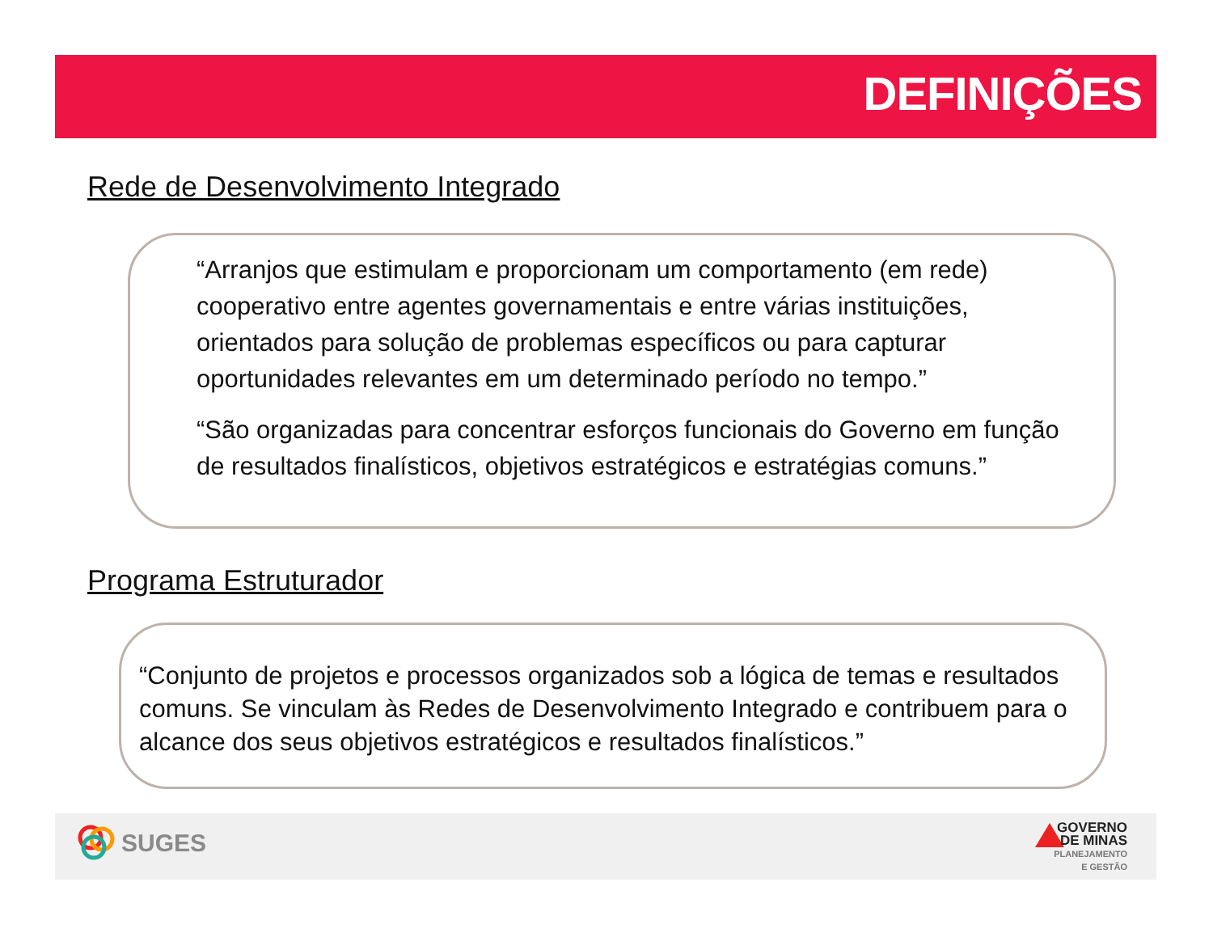DEFINIÇÕES
Rede de Desenvolvimento Integrado
“Arranjos que estimulam e proporcionam um comportamento (em rede) cooperativo entre agentes governamentais e entre várias instituições, orientados para solução de problemas específicos ou para capturar oportunidades relevantes em um determinado período no tempo.”
“São organizadas para concentrar esforços funcionais do Governo em função de resultados finalísticos, objetivos estratégicos e estratégias comuns.”
Programa Estruturador
“Conjunto de projetos e processos organizados sob a lógica de temas e resultados comuns. Se vinculam às Redes de Desenvolvimento Integrado e contribuem para o alcance dos seus objetivos estratégicos e resultados finalísticos.”
SUGES
GOVERNO
DE MINAS
PLANEJAMENTO
E GESTÃO